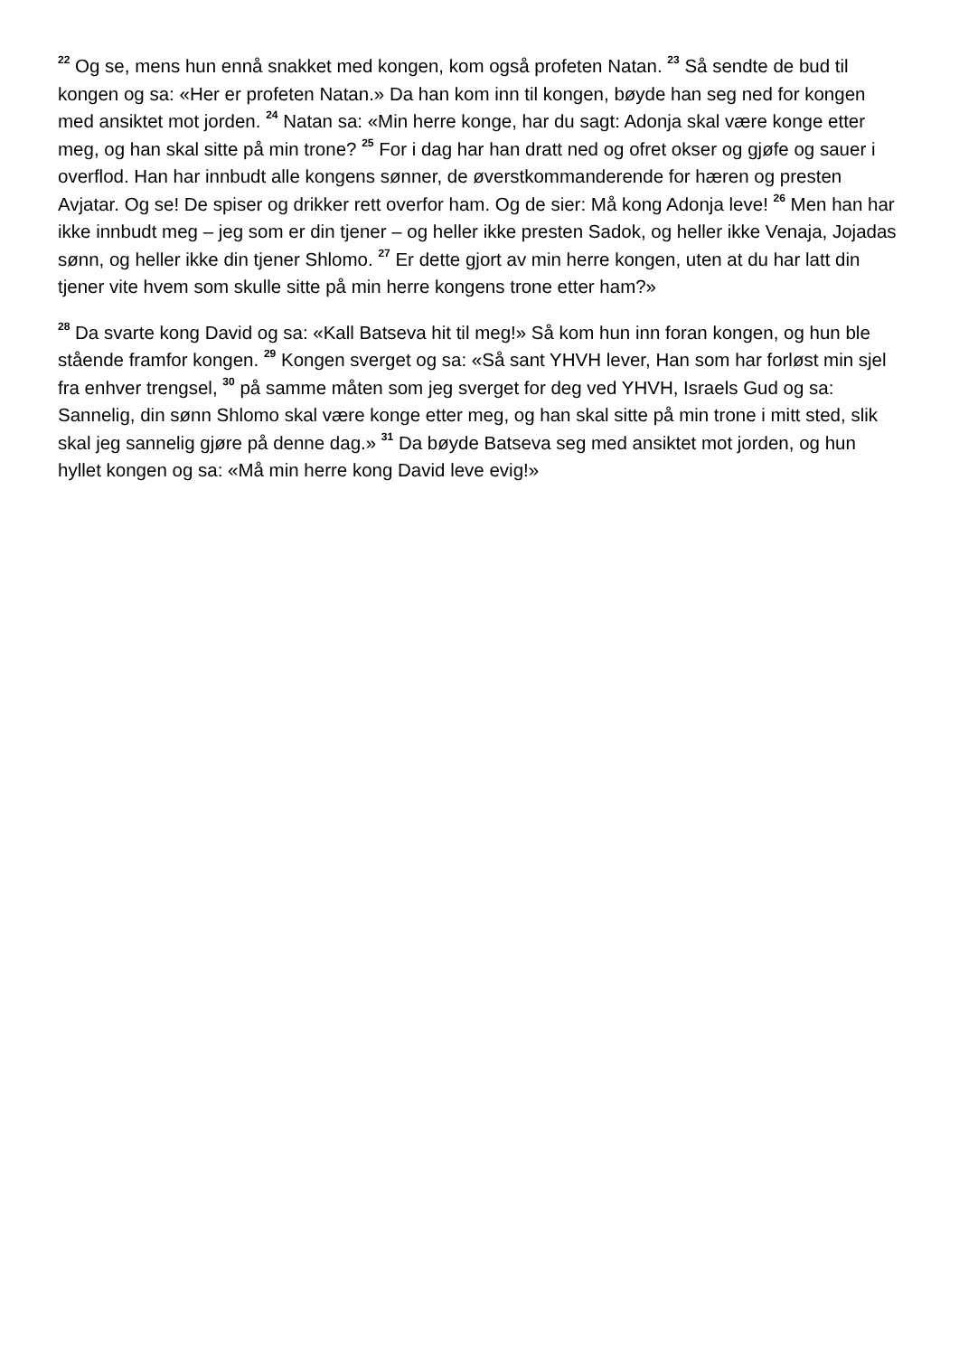<sup>22</sup> Og se, mens hun ennå snakket med kongen, kom også profeten Natan. <sup>23</sup> Så sendte de bud til kongen og sa: «Her er profeten Natan.» Da han kom inn til kongen, bøyde han seg ned for kongen med ansiktet mot jorden. <sup>24</sup> Natan sa: «Min herre konge, har du sagt: Adonja skal være konge etter meg, og han skal sitte på min trone? <sup>25</sup> For i dag har han dratt ned og ofret okser og gjøfe og sauer i overflod. Han har innbudt alle kongens sønner, de øverstkommanderende for hæren og presten Avjatar. Og se! De spiser og drikker rett overfor ham. Og de sier: Må kong Adonja leve! <sup>26</sup> Men han har ikke innbudt meg – jeg som er din tjener – og heller ikke presten Sadok, og heller ikke Venaja, Jojadas sønn, og heller ikke din tjener Shlomo. <sup>27</sup> Er dette gjort av min herre kongen, uten at du har latt din tjener vite hvem som skulle sitte på min herre kongens trone etter ham?»
<sup>28</sup> Da svarte kong David og sa: «Kall Batseva hit til meg!» Så kom hun inn foran kongen, og hun ble stående framfor kongen. <sup>29</sup> Kongen sverget og sa: «Så sant YHVH lever, Han som har forløst min sjel fra enhver trengsel, <sup>30</sup> på samme måten som jeg sverget for deg ved YHVH, Israels Gud og sa: Sannelig, din sønn Shlomo skal være konge etter meg, og han skal sitte på min trone i mitt sted, slik skal jeg sannelig gjøre på denne dag.» <sup>31</sup> Da bøyde Batseva seg med ansiktet mot jorden, og hun hyllet kongen og sa: «Må min herre kong David leve evig!»